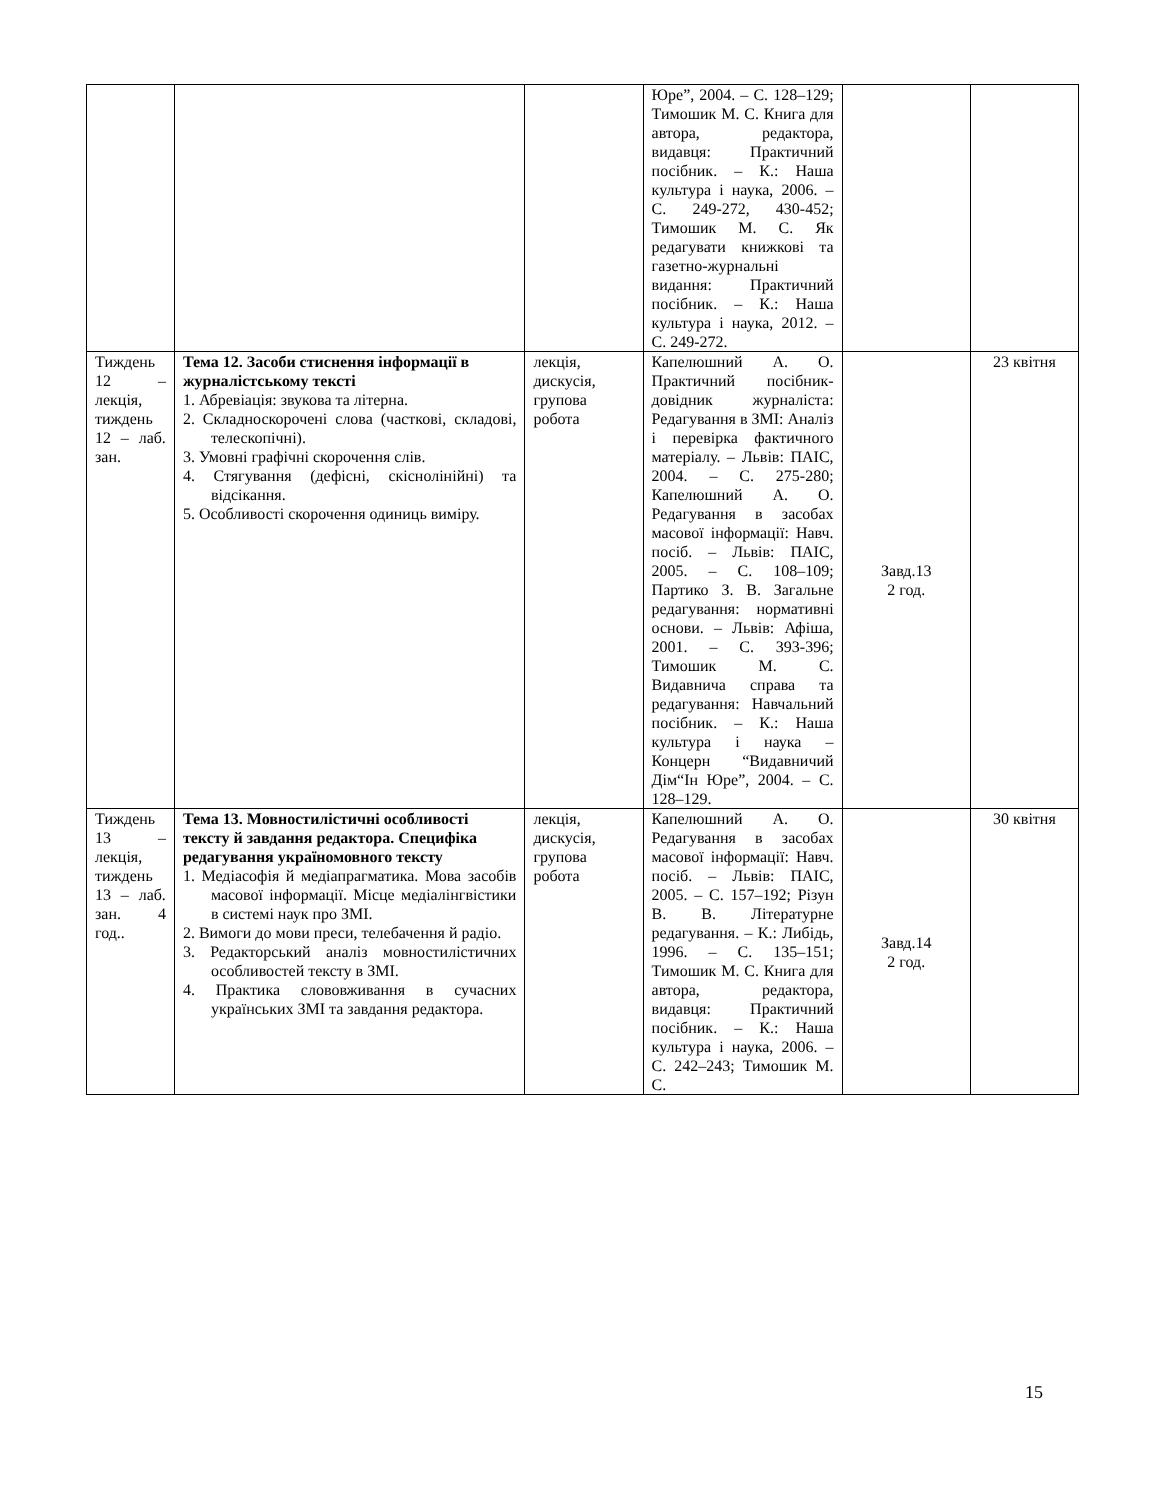| | | | Юре”, 2004. – С. 128–129; Тимошик М. С. Книга для автора, редактора, видавця: Практичний посібник. – К.: Наша культура і наука, 2006. – С. 249-272, 430-452; Тимошик М. С. Як редагувати книжкові та газетно-журнальні видання: Практичний посібник. – К.: Наша культура і наука, 2012. – С. 249-272. | | |
| Тиждень 12 – лекція, тиждень 12 – лаб. зан. | Тема 12. Засоби стиснення інформації в журналістському тексті 1. Абревіація: звукова та літерна. 2. Складноскорочені слова (часткові, складові, телескопічні). 3. Умовні графічні скорочення слів. 4. Стягування (дефісні, скісно­лінійні) та відсікання. 5. Особливості скорочення одиниць виміру. | лекція, дискусія, групова робота | Капелюшний А. О. Практичний посібник-довідник журналіста: Редагування в ЗМІ: Аналіз і перевірка фактичного матеріалу. – Львів: ПАІС, 2004. – С. 275-280; Капелюшний А. О. Редагування в засобах масової інформації: Навч. посіб. – Львів: ПАІС, 2005. – С. 108–109; Партико З. В. Загальне редагування: нормативні основи. – Львів: Афіша, 2001. – С. 393-396; Тимошик М. С. Видавнича справа та редагування: Навчальний посібник. – К.: Наша культура і наука – Концерн “Видавничий Дім“Ін Юре”, 2004. – С. 128–129. | Завд.13 2 год. | 23 квітня |
| Тиждень 13 – лекція, тиждень 13 – лаб. зан. 4 год.. | Тема 13. Мовностилістичні особливості тексту й завдання редактора. Специфіка редагування україномовного тексту 1. Медіасофія й медіапрагматика. Мова засобів масової інформації. Місце медіалінгвістики в системі наук про ЗМІ. 2. Вимоги до мови преси, телебачення й радіо. 3. Редакторський аналіз мовностилістичних особливостей тексту в ЗМІ. 4. Практика слововживання в сучасних українських ЗМІ та завдання редактора. | лекція, дискусія, групова робота | Капелюшний А. О. Редагування в засобах масової інформації: Навч. посіб. – Львів: ПАІС, 2005. – С. 157–192; Різун В. В. Літературне редагування. – К.: Либідь, 1996. – С. 135–151; Тимошик М. С. Книга для автора, редактора, видавця: Практичний посібник. – К.: Наша культура і наука, 2006. – С. 242–243; Тимошик М. С. | Завд.14 2 год. | 30 квітня |
15